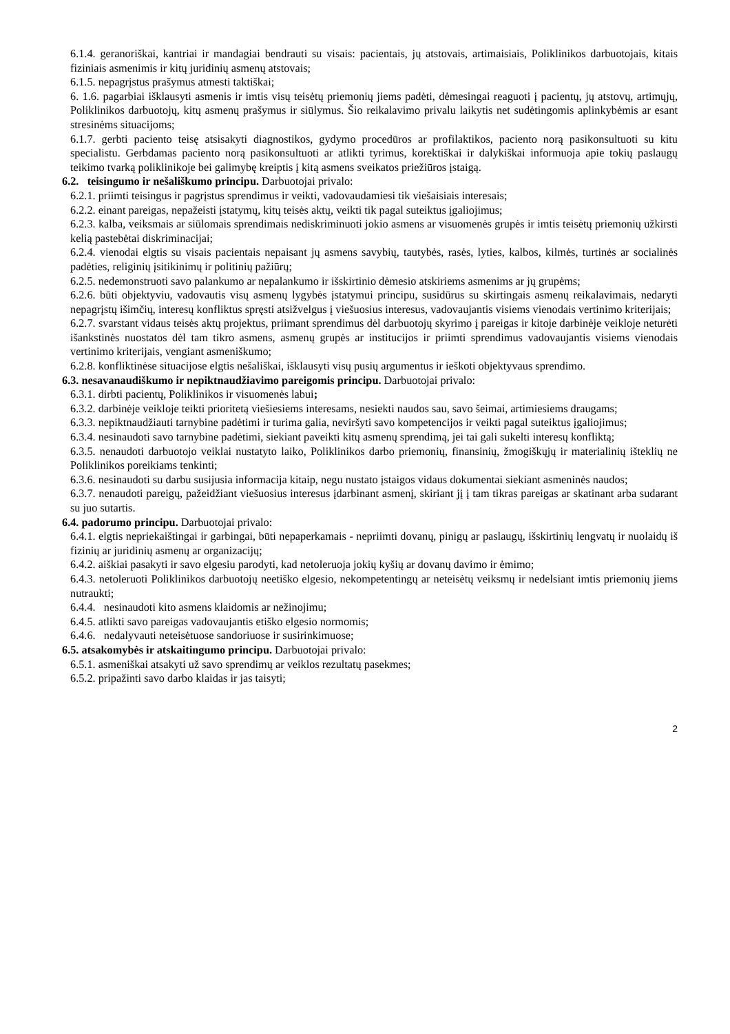6.1.4. geranoriškai, kantriai ir mandagiai bendrauti su visais: pacientais, jų atstovais, artimaisiais, Poliklinikos darbuotojais, kitais fiziniais asmenimis ir kitų juridinių asmenų atstovais;
6.1.5. nepagrįstus prašymus atmesti taktiškai;
6. 1.6. pagarbiai išklausyti asmenis ir imtis visų teisėtų priemonių jiems padėti, dėmesingai reaguoti į pacientų, jų atstovų, artimųjų, Poliklinikos darbuotojų, kitų asmenų prašymus ir siūlymus. Šio reikalavimo privalu laikytis net sudėtingomis aplinkybėmis ar esant stresinėms situacijoms;
6.1.7. gerbti paciento teisę atsisakyti diagnostikos, gydymo procedūros ar profilaktikos, paciento norą pasikonsultuoti su kitu specialistu. Gerbdamas paciento norą pasikonsultuoti ar atlikti tyrimus, korektiškai ir dalykiškai informuoja apie tokių paslaugų teikimo tvarką poliklinikoje bei galimybę kreiptis į kitą asmens sveikatos priežiūros įstaigą.
6.2. teisingumo ir nešališkumo principu. Darbuotojai privalo:
6.2.1. priimti teisingus ir pagrįstus sprendimus ir veikti, vadovaudamiesi tik viešaisiais interesais;
6.2.2. einant pareigas, nepažeisti įstatymų, kitų teisės aktų, veikti tik pagal suteiktus įgaliojimus;
6.2.3. kalba, veiksmais ar siūlomais sprendimais nediskriminuoti jokio asmens ar visuomenės grupės ir imtis teisėtų priemonių užkirsti kelią pastebėtai diskriminacijai;
6.2.4. vienodai elgtis su visais pacientais nepaisant jų asmens savybių, tautybės, rasės, lyties, kalbos, kilmės, turtinės ar socialinės padėties, religinių įsitikinimų ir politinių pažiūrų;
6.2.5. nedemonstruoti savo palankumo ar nepalankumo ir išskirtinio dėmesio atskiriems asmenims ar jų grupėms;
6.2.6. būti objektyviu, vadovautis visų asmenų lygybės įstatymui principu, susidūrus su skirtingais asmenų reikalavimais, nedaryti nepagrįstų išimčių, interesų konfliktus spręsti atsižvelgus į viešuosius interesus, vadovaujantis visiems vienodais vertinimo kriterijais;
6.2.7. svarstant vidaus teisės aktų projektus, priimant sprendimus dėl darbuotojų skyrimo į pareigas ir kitoje darbinėje veikloje neturėti išankstinės nuostatos dėl tam tikro asmens, asmenų grupės ar institucijos ir priimti sprendimus vadovaujantis visiems vienodais vertinimo kriterijais, vengiant asmeniškumo;
6.2.8. konfliktinėse situacijose elgtis nešališkai, išklausyti visų pusių argumentus ir ieškoti objektyvaus sprendimo.
6.3. nesavanaudiškumo ir nepiktnaudžiavimo pareigomis principu. Darbuotojai privalo:
6.3.1. dirbti pacientų, Poliklinikos ir visuomenės labui;
6.3.2. darbinėje veikloje teikti prioritetą viešiesiems interesams, nesiekti naudos sau, savo šeimai, artimiesiems draugams;
6.3.3. nepiktnaudžiauti tarnybine padėtimi ir turima galia, neviršyti savo kompetencijos ir veikti pagal suteiktus įgaliojimus;
6.3.4. nesinaudoti savo tarnybine padėtimi, siekiant paveikti kitų asmenų sprendimą, jei tai gali sukelti interesų konfliktą;
6.3.5. nenaudoti darbuotojo veiklai nustatyto laiko, Poliklinikos darbo priemonių, finansinių, žmogiškųjų ir materialinių išteklių ne Poliklinikos poreikiams tenkinti;
6.3.6. nesinaudoti su darbu susijusia informacija kitaip, negu nustato įstaigos vidaus dokumentai siekiant asmeninės naudos;
6.3.7. nenaudoti pareigų, pažeidžiant viešuosius interesus įdarbinant asmenį, skiriant jį į tam tikras pareigas ar skatinant arba sudarant su juo sutartis.
6.4. padorumo principu. Darbuotojai privalo:
6.4.1. elgtis nepriekaištingai ir garbingai, būti nepaperkamais - nepriimti dovanų, pinigų ar paslaugų, išskirtinių lengvatų ir nuolaidų iš fizinių ar juridinių asmenų ar organizacijų;
6.4.2. aiškiai pasakyti ir savo elgesiu parodyti, kad netoleruoja jokių kyšių ar dovanų davimo ir ėmimo;
6.4.3. netoleruoti Poliklinikos darbuotojų neetiško elgesio, nekompetentingų ar neteisėtų veiksmų ir nedelsiant imtis priemonių jiems nutraukti;
6.4.4. nesinaudoti kito asmens klaidomis ar nežinojimu;
6.4.5. atlikti savo pareigas vadovaujantis etiško elgesio normomis;
6.4.6. nedalyvauti neteisėtuose sandoriuose ir susirinkimuose;
6.5. atsakomybės ir atskaitingumo principu. Darbuotojai privalo:
6.5.1. asmeniškai atsakyti už savo sprendimų ar veiklos rezultatų pasekmes;
6.5.2. pripažinti savo darbo klaidas ir jas taisyti;
2